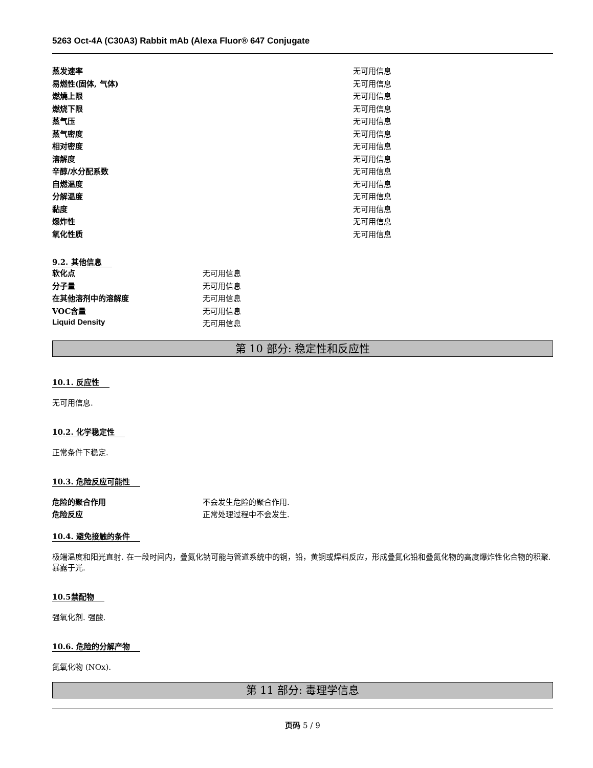5263 Oct-4A (C30A3) Rabbit mAb (Alexa Fluor® 647 Conjugate
| 蒸发速率 | 无可用信息 |
| 易燃性(固体, 气体) | 无可用信息 |
| 燃燒上限 | 无可用信息 |
| 燃烧下限 | 无可用信息 |
| 蒸气压 | 无可用信息 |
| 蒸气密度 | 无可用信息 |
| 相对密度 | 无可用信息 |
| 溶解度 | 无可用信息 |
| 辛醇/水分配系数 | 无可用信息 |
| 自燃温度 | 无可用信息 |
| 分解温度 | 无可用信息 |
| 黏度 | 无可用信息 |
| 爆炸性 | 无可用信息 |
| 氧化性质 | 无可用信息 |
9.2. 其他信息
| 软化点 | 无可用信息 |
| 分子量 | 无可用信息 |
| 在其他溶剂中的溶解度 | 无可用信息 |
| VOC含量 | 无可用信息 |
| Liquid Density | 无可用信息 |
第 10 部分: 稳定性和反应性
10.1. 反应性
无可用信息.
10.2. 化学稳定性
正常条件下稳定.
10.3. 危险反应可能性
| 危险的聚合作用 | 不会发生危险的聚合作用. |
| 危险反应 | 正常处理过程中不会发生. |
10.4. 避免接触的条件
极端温度和阳光直射. 在一段时间内，叠氮化钠可能与管道系统中的铜，铅，黄铜或焊料反应，形成叠氮化铅和叠氮化物的高度爆炸性化合物的积聚. 暴露于光.
10.5禁配物
强氧化剂. 强酸.
10.6. 危险的分解产物
氮氧化物 (NOx).
第 11 部分: 毒理学信息
页码 5 / 9